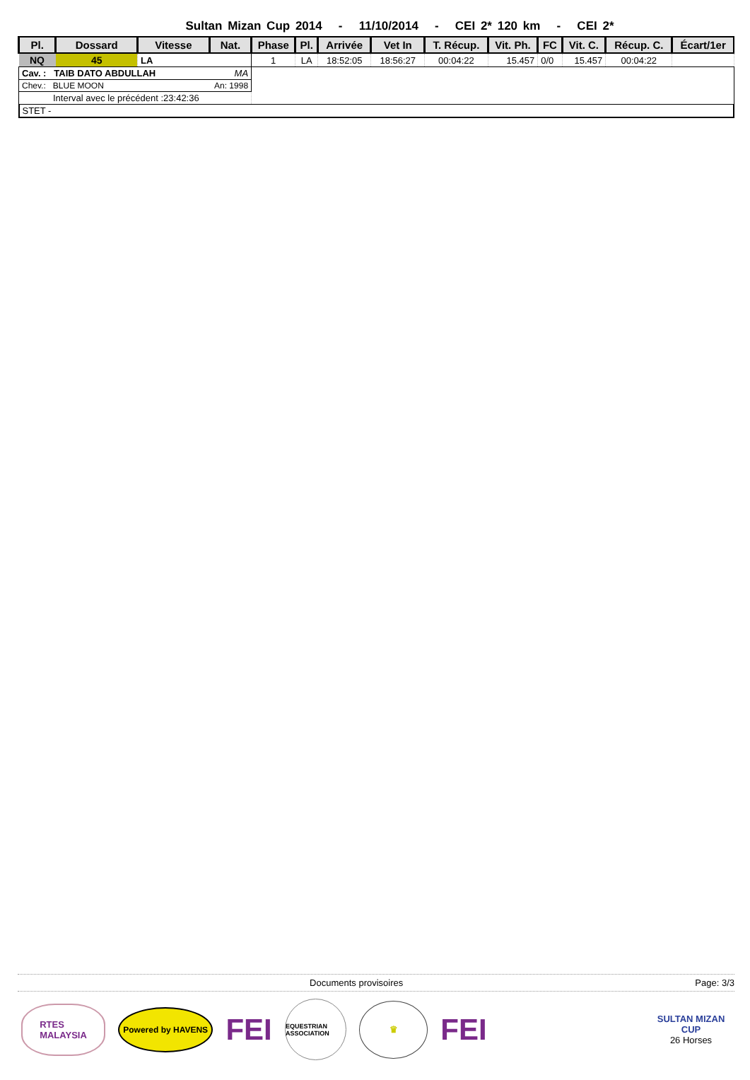Sultan Mizan Cup 2014 - 11/10/2014 - CEI 2* 120 km - CEI 2*
| Pl. | Dossard | Vitesse | Nat. | Phase | Pl. | Arrivée | Vet In | T. Récup. | Vit. Ph. | FC | Vit. C. | Récup. C. | Écart/1er |
| --- | --- | --- | --- | --- | --- | --- | --- | --- | --- | --- | --- | --- | --- |
| NQ | 45 | LA | | 1 | LA | 18:52:05 | 18:56:27 | 00:04:22 | 15.457 | 0/0 | 15.457 | 00:04:22 | |
| Cav. : TAIB DATO ABDULLAH MA | | | | | | | | | | | | | |
| Chev.: BLUE MOON An: 1998 | | | | | | | | | | | | | |
| Interval avec le précédent :23:42:36 | | | | | | | | | | | | | |
| STET - | | | | | | | | | | | | | |
Documents provisoires Page: 3/3
RTES
MALAYSIA
Powered by HAVENS
FEI
EQUESTRIAN ASSOCIATION
♛
FEI
SULTAN MIZAN CUP
26 Horses